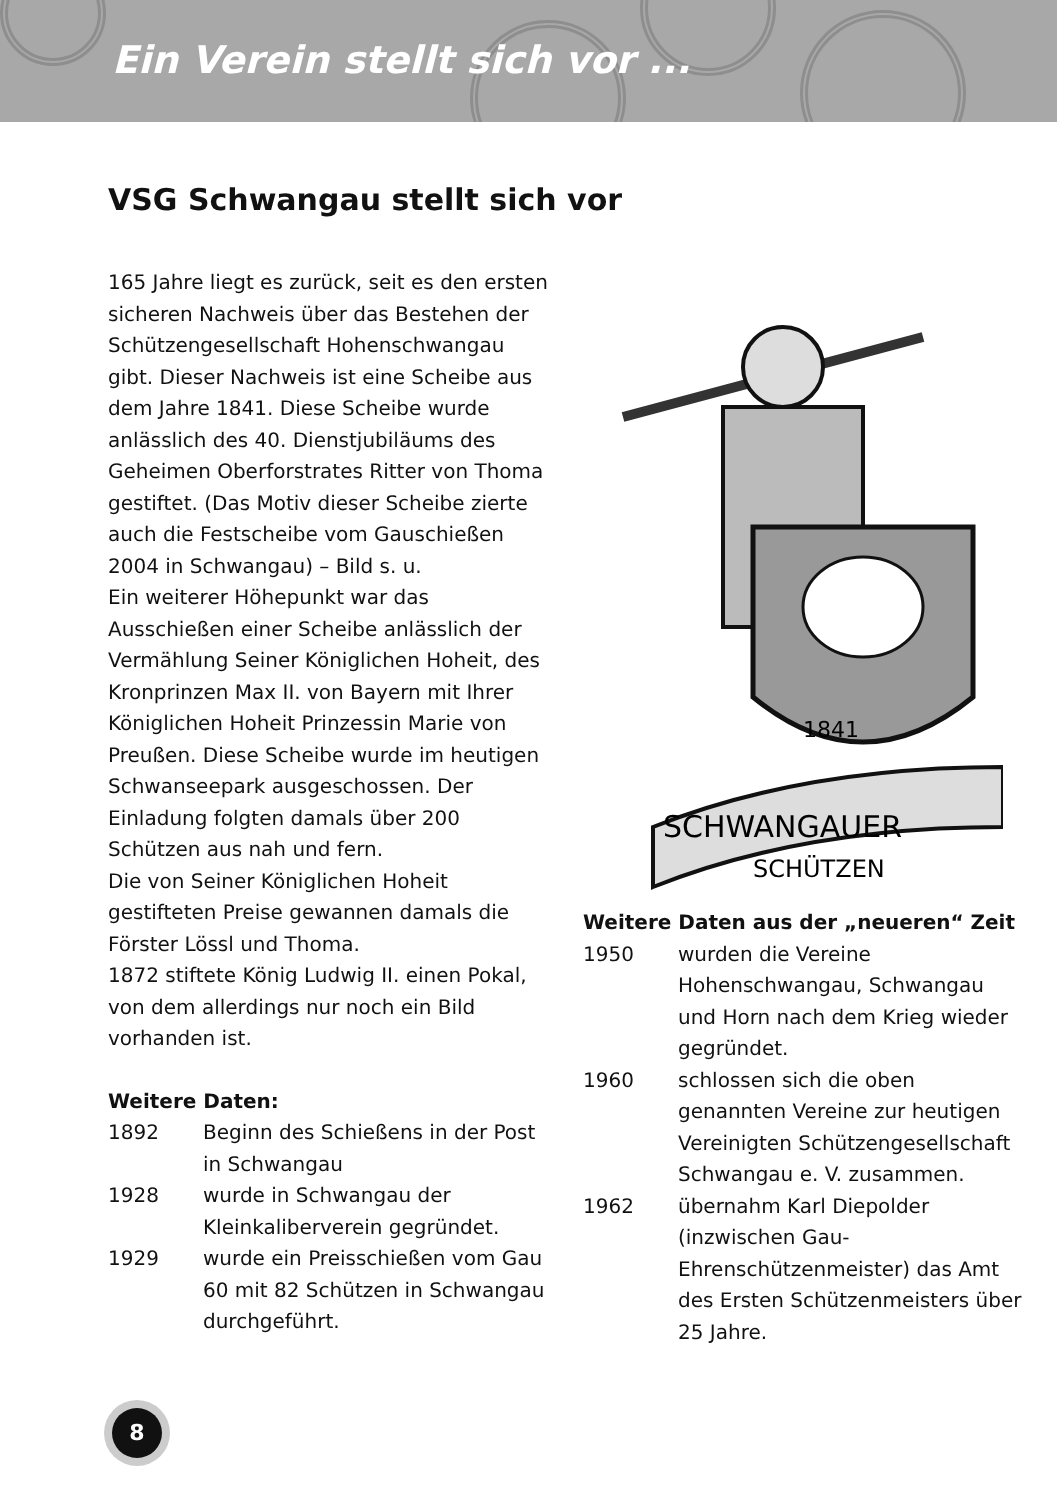Ein Verein stellt sich vor ...
VSG Schwangau stellt sich vor
165 Jahre liegt es zurück, seit es den ersten sicheren Nachweis über das Bestehen der Schützengesellschaft Hohenschwangau gibt. Dieser Nachweis ist eine Scheibe aus dem Jahre 1841. Diese Scheibe wurde anlässlich des 40. Dienstjubiläums des Geheimen Oberforstrates Ritter von Thoma gestiftet. (Das Motiv dieser Scheibe zierte auch die Festscheibe vom Gauschießen 2004 in Schwangau) – Bild s. u.
Ein weiterer Höhepunkt war das Ausschießen einer Scheibe anlässlich der Vermählung Seiner Königlichen Hoheit, des Kronprinzen Max II. von Bayern mit Ihrer Königlichen Hoheit Prinzessin Marie von Preußen. Diese Scheibe wurde im heutigen Schwanseepark ausgeschossen. Der Einladung folgten damals über 200 Schützen aus nah und fern.
Die von Seiner Königlichen Hoheit gestifteten Preise gewannen damals die Förster Lössl und Thoma.
1872 stiftete König Ludwig II. einen Pokal, von dem allerdings nur noch ein Bild vorhanden ist.
Weitere Daten:
1892 Beginn des Schießens in der Post in Schwangau
1928 wurde in Schwangau der Kleinkaliberverein gegründet.
1929 wurde ein Preisschießen vom Gau 60 mit 82 Schützen in Schwangau durchgeführt.
1841
SCHWANGAUER
SCHÜTZEN
Weitere Daten aus der „neueren“ Zeit
1950 wurden die Vereine Hohenschwangau, Schwangau und Horn nach dem Krieg wieder gegründet.
1960 schlossen sich die oben genannten Vereine zur heutigen Vereinigten Schützengesellschaft Schwangau e. V. zusammen.
1962 übernahm Karl Diepolder (inzwischen Gau-Ehrenschützenmeister) das Amt des Ersten Schützenmeisters über 25 Jahre.
8